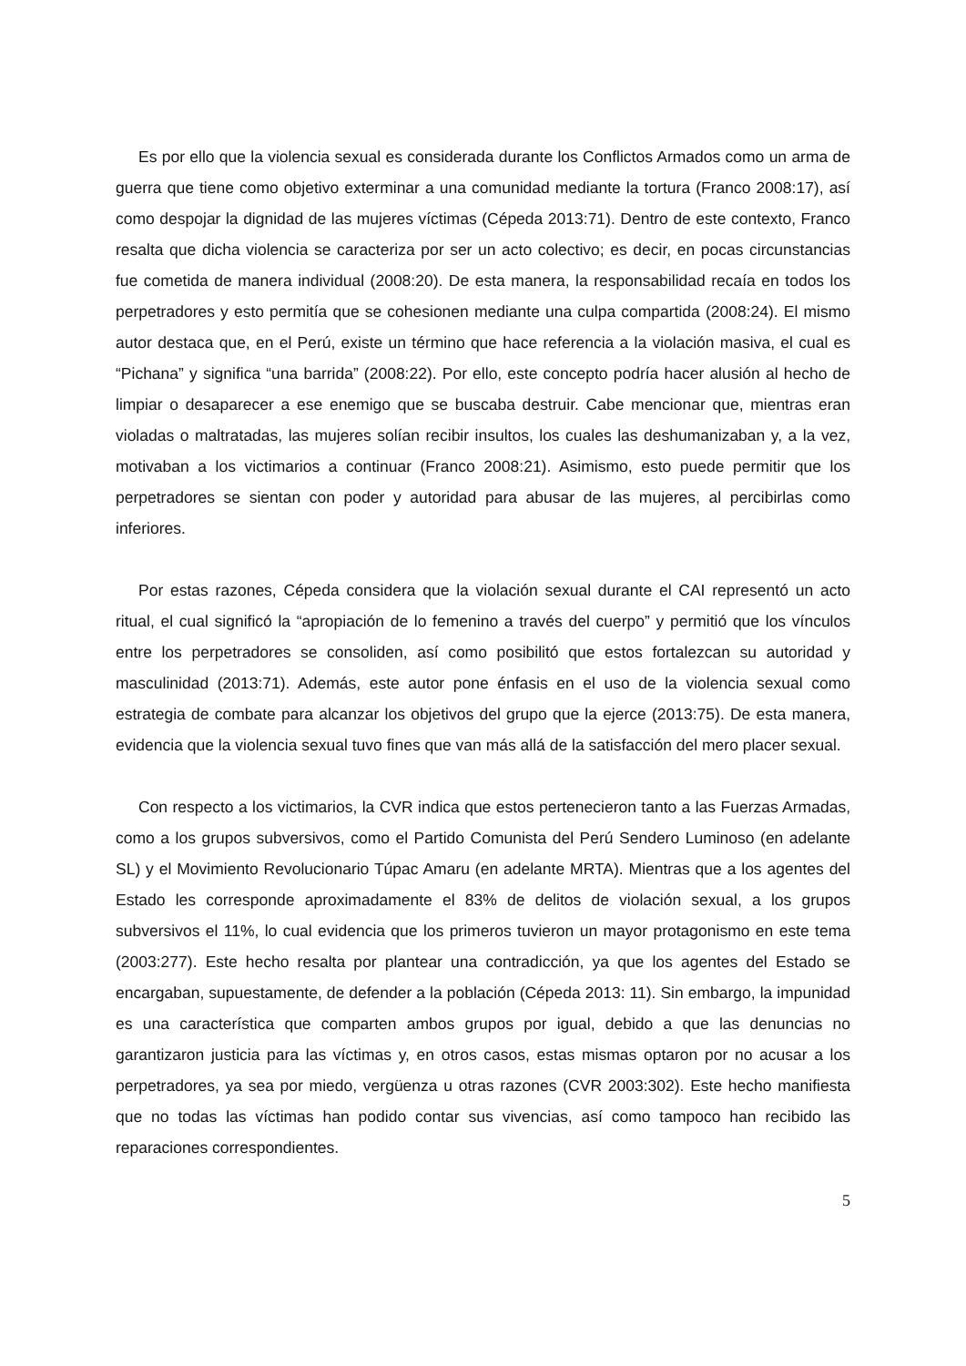Es por ello que la violencia sexual es considerada durante los Conflictos Armados como un arma de guerra que tiene como objetivo exterminar a una comunidad mediante la tortura (Franco 2008:17), así como despojar la dignidad de las mujeres víctimas (Cépeda 2013:71). Dentro de este contexto, Franco resalta que dicha violencia se caracteriza por ser un acto colectivo; es decir, en pocas circunstancias fue cometida de manera individual (2008:20). De esta manera, la responsabilidad recaía en todos los perpetradores y esto permitía que se cohesionen mediante una culpa compartida (2008:24). El mismo autor destaca que, en el Perú, existe un término que hace referencia a la violación masiva, el cual es “Pichana” y significa “una barrida” (2008:22). Por ello, este concepto podría hacer alusión al hecho de limpiar o desaparecer a ese enemigo que se buscaba destruir. Cabe mencionar que, mientras eran violadas o maltratadas, las mujeres solían recibir insultos, los cuales las deshumanizaban y, a la vez, motivaban a los victimarios a continuar (Franco 2008:21). Asimismo, esto puede permitir que los perpetradores se sientan con poder y autoridad para abusar de las mujeres, al percibirlas como inferiores.
Por estas razones, Cépeda considera que la violación sexual durante el CAI representó un acto ritual, el cual significó la “apropiación de lo femenino a través del cuerpo” y permitió que los vínculos entre los perpetradores se consoliden, así como posibilitó que estos fortalezcan su autoridad y masculinidad (2013:71). Además, este autor pone énfasis en el uso de la violencia sexual como estrategia de combate para alcanzar los objetivos del grupo que la ejerce (2013:75). De esta manera, evidencia que la violencia sexual tuvo fines que van más allá de la satisfacción del mero placer sexual.
Con respecto a los victimarios, la CVR indica que estos pertenecieron tanto a las Fuerzas Armadas, como a los grupos subversivos, como el Partido Comunista del Perú Sendero Luminoso (en adelante SL) y el Movimiento Revolucionario Túpac Amaru (en adelante MRTA). Mientras que a los agentes del Estado les corresponde aproximadamente el 83% de delitos de violación sexual, a los grupos subversivos el 11%, lo cual evidencia que los primeros tuvieron un mayor protagonismo en este tema (2003:277). Este hecho resalta por plantear una contradicción, ya que los agentes del Estado se encargaban, supuestamente, de defender a la población (Cépeda 2013: 11). Sin embargo, la impunidad es una característica que comparten ambos grupos por igual, debido a que las denuncias no garantizaron justicia para las víctimas y, en otros casos, estas mismas optaron por no acusar a los perpetradores, ya sea por miedo, vergüenza u otras razones (CVR 2003:302). Este hecho manifiesta que no todas las víctimas han podido contar sus vivencias, así como tampoco han recibido las reparaciones correspondientes.
5